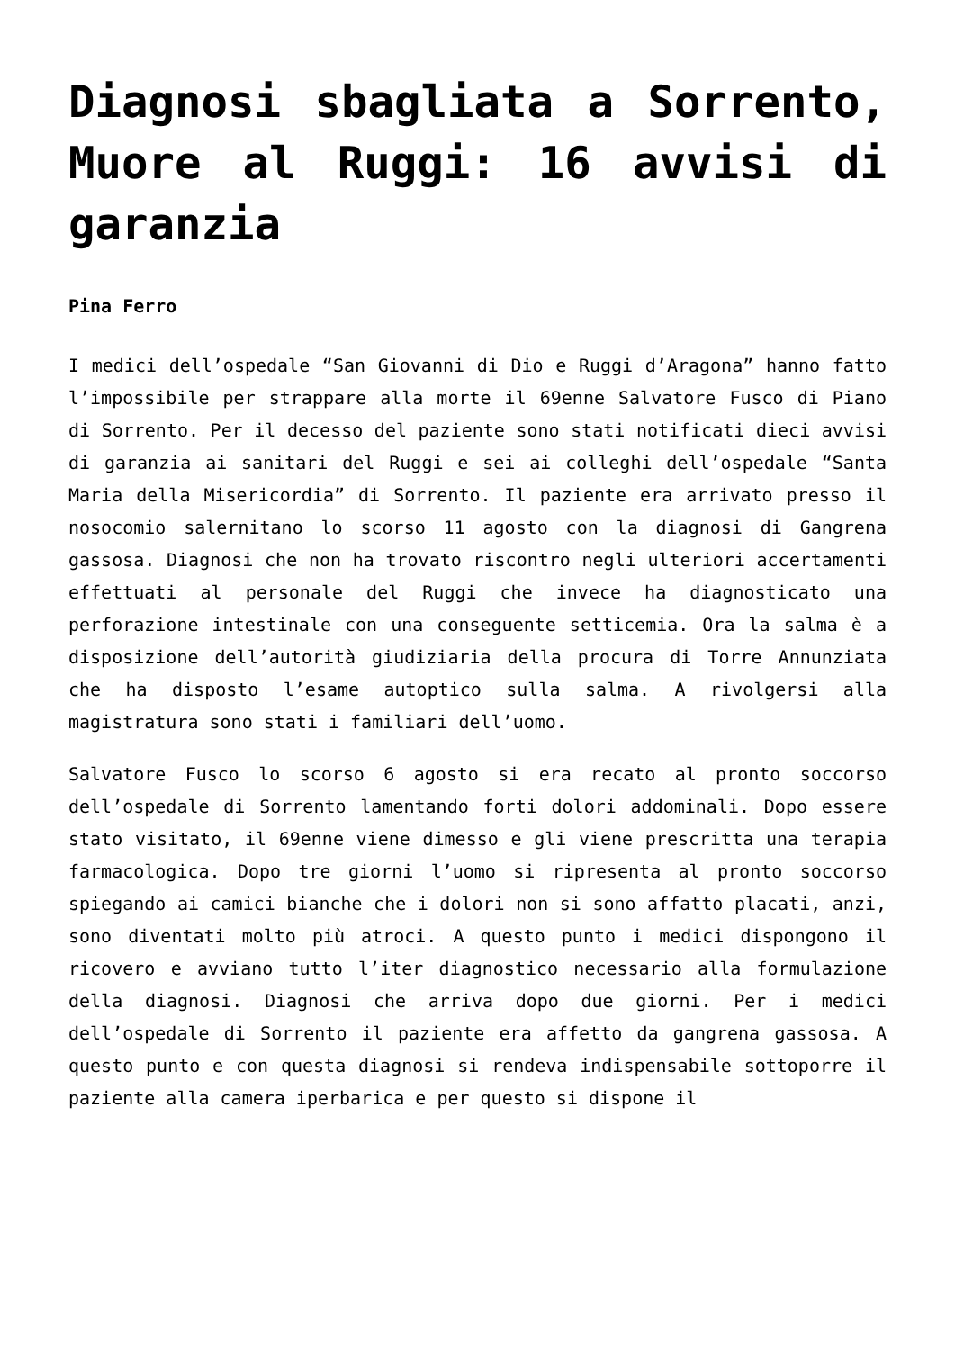Diagnosi sbagliata a Sorrento, Muore al Ruggi: 16 avvisi di garanzia
Pina Ferro
I medici dell’ospedale “San Giovanni di Dio e Ruggi d’Aragona” hanno fatto l’impossibile per strappare alla morte il 69enne Salvatore Fusco di Piano di Sorrento. Per il decesso del paziente sono stati notificati dieci avvisi di garanzia ai sanitari del Ruggi e sei ai colleghi dell’ospedale “Santa Maria della Misericordia” di Sorrento. Il paziente era arrivato presso il nosocomio salernitano lo scorso 11 agosto con la diagnosi di Gangrena gassosa. Diagnosi che non ha trovato riscontro negli ulteriori accertamenti effettuati al personale del Ruggi che invece ha diagnosticato una perforazione intestinale con una conseguente setticemia. Ora la salma è a disposizione dell’autorità giudiziaria della procura di Torre Annunziata che ha disposto l’esame autoptico sulla salma. A rivolgersi alla magistratura sono stati i familiari dell’uomo.
Salvatore Fusco lo scorso 6 agosto si era recato al pronto soccorso dell’ospedale di Sorrento lamentando forti dolori addominali. Dopo essere stato visitato, il 69enne viene dimesso e gli viene prescritta una terapia farmacologica. Dopo tre giorni l’uomo si ripresenta al pronto soccorso spiegando ai camici bianche che i dolori non si sono affatto placati, anzi, sono diventati molto più atroci. A questo punto i medici dispongono il ricovero e avviano tutto l’iter diagnostico necessario alla formulazione della diagnosi. Diagnosi che arriva dopo due giorni. Per i medici dell’ospedale di Sorrento il paziente era affetto da gangrena gassosa. A questo punto e con questa diagnosi si rendeva indispensabile sottoporre il paziente alla camera iperbarica e per questo si dispone il